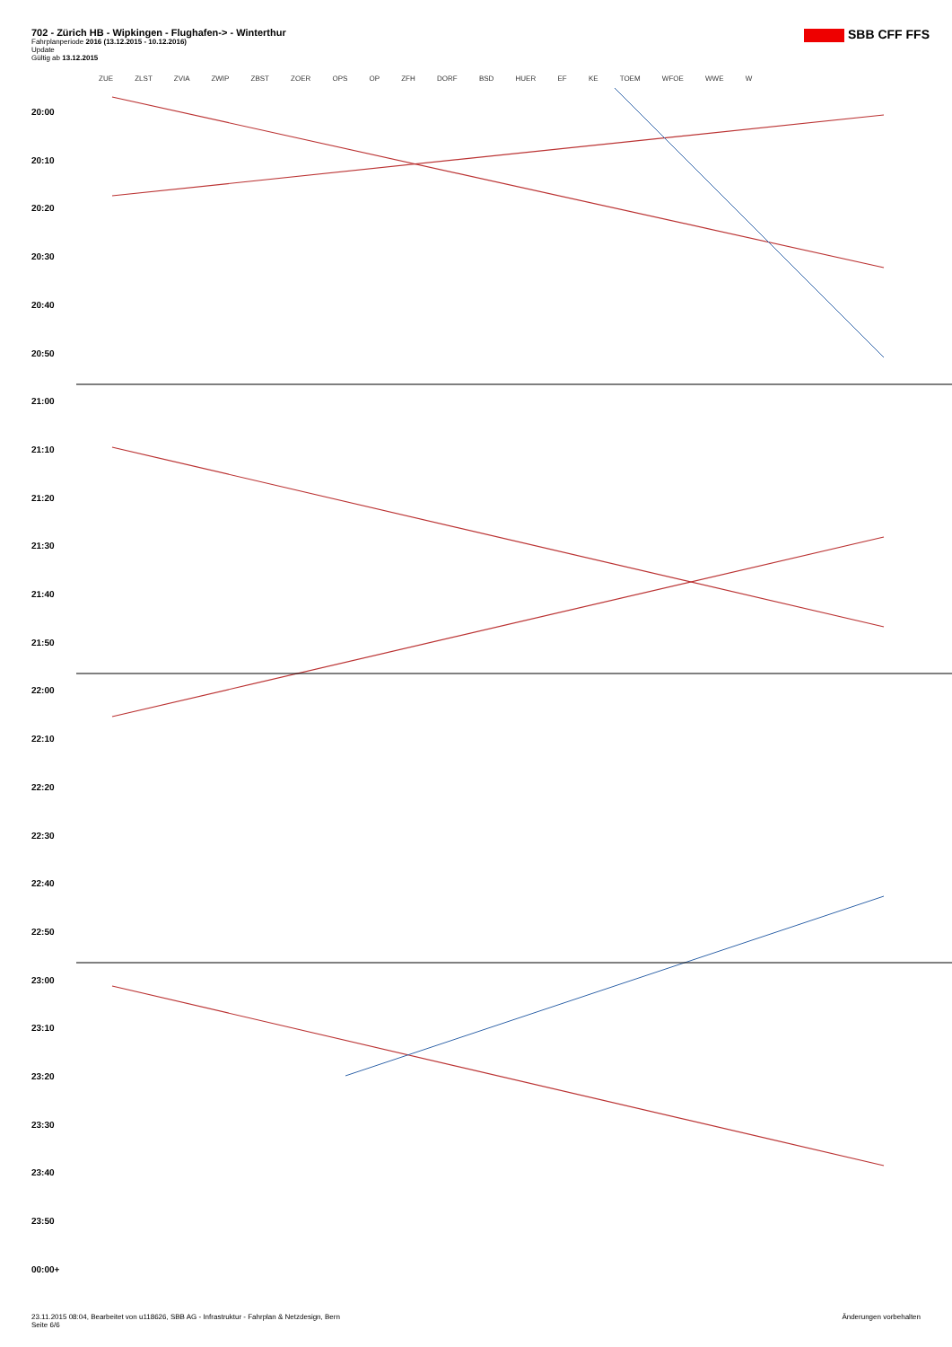SBB CFF FFS
702 - Zürich HB - Wipkingen - Flughafen-> - Winterthur
Fahrplanperiode 2016 (13.12.2015 - 10.12.2016)
Update
Gültig ab 13.12.2015
ZUE ZLST ZVIA ZWIP ZBST ZOER OPS OP ZFH DORF BSD HUER EF KE TOEM WFOE WWE W
20:00
20:10
20:20
20:30
20:40
20:50
21:00
21:10
21:20
21:30
21:40
21:50
22:00
22:10
22:20
22:30
22:40
22:50
23:00
23:10
23:20
23:30
23:40
23:50
00:00+
Änderungen vorbehalten 23.11.2015 08:04, Bearbeitet von u118626, SBB AG - Infrastruktur - Fahrplan & Netzdesign, Bern
Seite 6/6